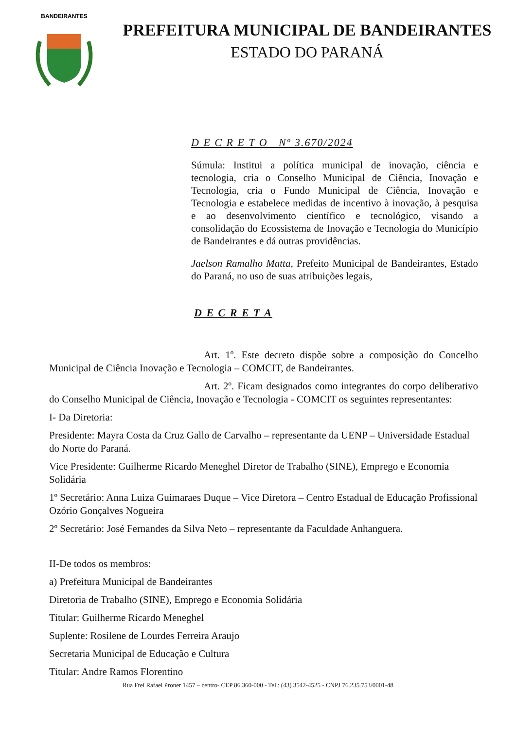BANDEIRANTES
PREFEITURA MUNICIPAL DE BANDEIRANTES
ESTADO DO PARANÁ
D E C R E T O Nº 3.670/2024
Súmula: Institui a política municipal de inovação, ciência e tecnologia, cria o Conselho Municipal de Ciência, Inovação e Tecnologia, cria o Fundo Municipal de Ciência, Inovação e Tecnologia e estabelece medidas de incentivo à inovação, à pesquisa e ao desenvolvimento científico e tecnológico, visando a consolidação do Ecossistema de Inovação e Tecnologia do Município de Bandeirantes e dá outras providências.
Jaelson Ramalho Matta, Prefeito Municipal de Bandeirantes, Estado do Paraná, no uso de suas atribuições legais,
D E C R E T A
Art. 1º. Este decreto dispõe sobre a composição do Concelho Municipal de Ciência Inovação e Tecnologia – COMCIT, de Bandeirantes.
Art. 2º. Ficam designados como integrantes do corpo deliberativo do Conselho Municipal de Ciência, Inovação e Tecnologia - COMCIT os seguintes representantes:
I- Da Diretoria:
Presidente: Mayra Costa da Cruz Gallo de Carvalho – representante da UENP – Universidade Estadual do Norte do Paraná.
Vice Presidente: Guilherme Ricardo Meneghel Diretor de Trabalho (SINE), Emprego e Economia Solidária
1º Secretário: Anna Luiza Guimaraes Duque – Vice Diretora – Centro Estadual de Educação Profissional Ozório Gonçalves Nogueira
2º Secretário: José Fernandes da Silva Neto – representante da Faculdade Anhanguera.
II-De todos os membros:
a) Prefeitura Municipal de Bandeirantes
Diretoria de Trabalho (SINE), Emprego e Economia Solidária
Titular: Guilherme Ricardo Meneghel
Suplente: Rosilene de Lourdes Ferreira Araujo
Secretaria Municipal de Educação e Cultura
Titular: Andre Ramos Florentino
Rua Frei Rafael Proner 1457 – centro- CEP 86.360-000 - Tel.: (43) 3542-4525 - CNPJ 76.235.753/0001-48